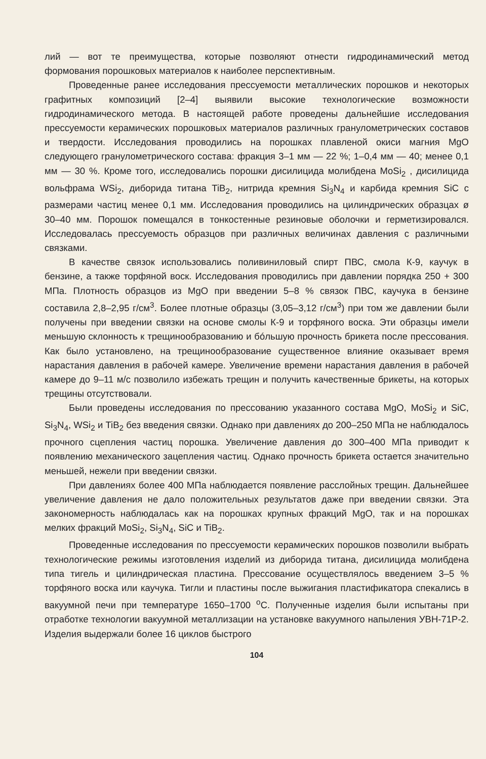лий — вот те преимущества, которые позволяют отнести гидродинамический метод формования порошковых материалов к наиболее перспективным.
Проведенные ранее исследования прессуемости металлических порошков и некоторых графитных композиций [2–4] выявили высокие технологические возможности гидродинамического метода. В настоящей работе проведены дальнейшие исследования прессуемости керамических порошковых материалов различных гранулометрических составов и твердости. Исследования проводились на порошках плавленой окиси магния MgO следующего гранулометрического состава: фракция 3–1 мм — 22 %; 1–0,4 мм — 40; менее 0,1 мм — 30 %. Кроме того, исследовались порошки дисилицида молибдена MoSi<sub>2</sub> , дисилицида вольфрама WSi<sub>2</sub>, диборида титана TiB<sub>2</sub>, нитрида кремния Si<sub>3</sub>N<sub>4</sub> и карбида кремния SiC с размерами частиц менее 0,1 мм. Исследования проводились на цилиндрических образцах ø 30–40 мм. Порошок помещался в тонкостенные резиновые оболочки и герметизировался. Исследовалась прессуемость образцов при различных величинах давления с различными связками.
В качестве связок использовались поливиниловый спирт ПВС, смола К-9, каучук в бензине, а также торфяной воск. Исследования проводились при давлении порядка 250 + 300 МПа. Плотность образцов из MgO при введении 5–8 % связок ПВС, каучука в бензине составила 2,8–2,95 г/см<sup>3</sup>. Более плотные образцы (3,05–3,12 г/см<sup>3</sup>) при том же давлении были получены при введении связки на основе смолы К-9 и торфяного воска. Эти образцы имели меньшую склонность к трещинообразованию и бóльшую прочность брикета после прессования. Как было установлено, на трещинообразование существенное влияние оказывает время нарастания давления в рабочей камере. Увеличение времени нарастания давления в рабочей камере до 9–11 м/с позволило избежать трещин и получить качественные брикеты, на которых трещины отсутствовали.
Были проведены исследования по прессованию указанного состава MgO, MoSi<sub>2</sub> и SiC, Si<sub>3</sub>N<sub>4</sub>, WSi<sub>2</sub> и TiB<sub>2</sub> без введения связки. Однако при давлениях до 200–250 МПа не наблюдалось прочного сцепления частиц порошка. Увеличение давления до 300–400 МПа приводит к появлению механического зацепления частиц. Однако прочность брикета остается значительно меньшей, нежели при введении связки.
При давлениях более 400 МПа наблюдается появление расслойных трещин. Дальнейшее увеличение давления не дало положительных результатов даже при введении связки. Эта закономерность наблюдалась как на порошках крупных фракций MgO, так и на порошках мелких фракций MoSi<sub>2</sub>, Si<sub>3</sub>N<sub>4</sub>, SiC и TiB<sub>2</sub>.
Проведенные исследования по прессуемости керамических порошков позволили выбрать технологические режимы изготовления изделий из диборида титана, дисилицида молибдена типа тигель и цилиндрическая пластина. Прессование осуществлялось введением 3–5 % торфяного воска или каучука. Тигли и пластины после выжигания пластификатора спекались в вакуумной печи при температуре 1650–1700 <sup>о</sup>С. Полученные изделия были испытаны при отработке технологии вакуумной металлизации на установке вакуумного напыления УВН-71Р-2. Изделия выдержали более 16 циклов быстрого
104